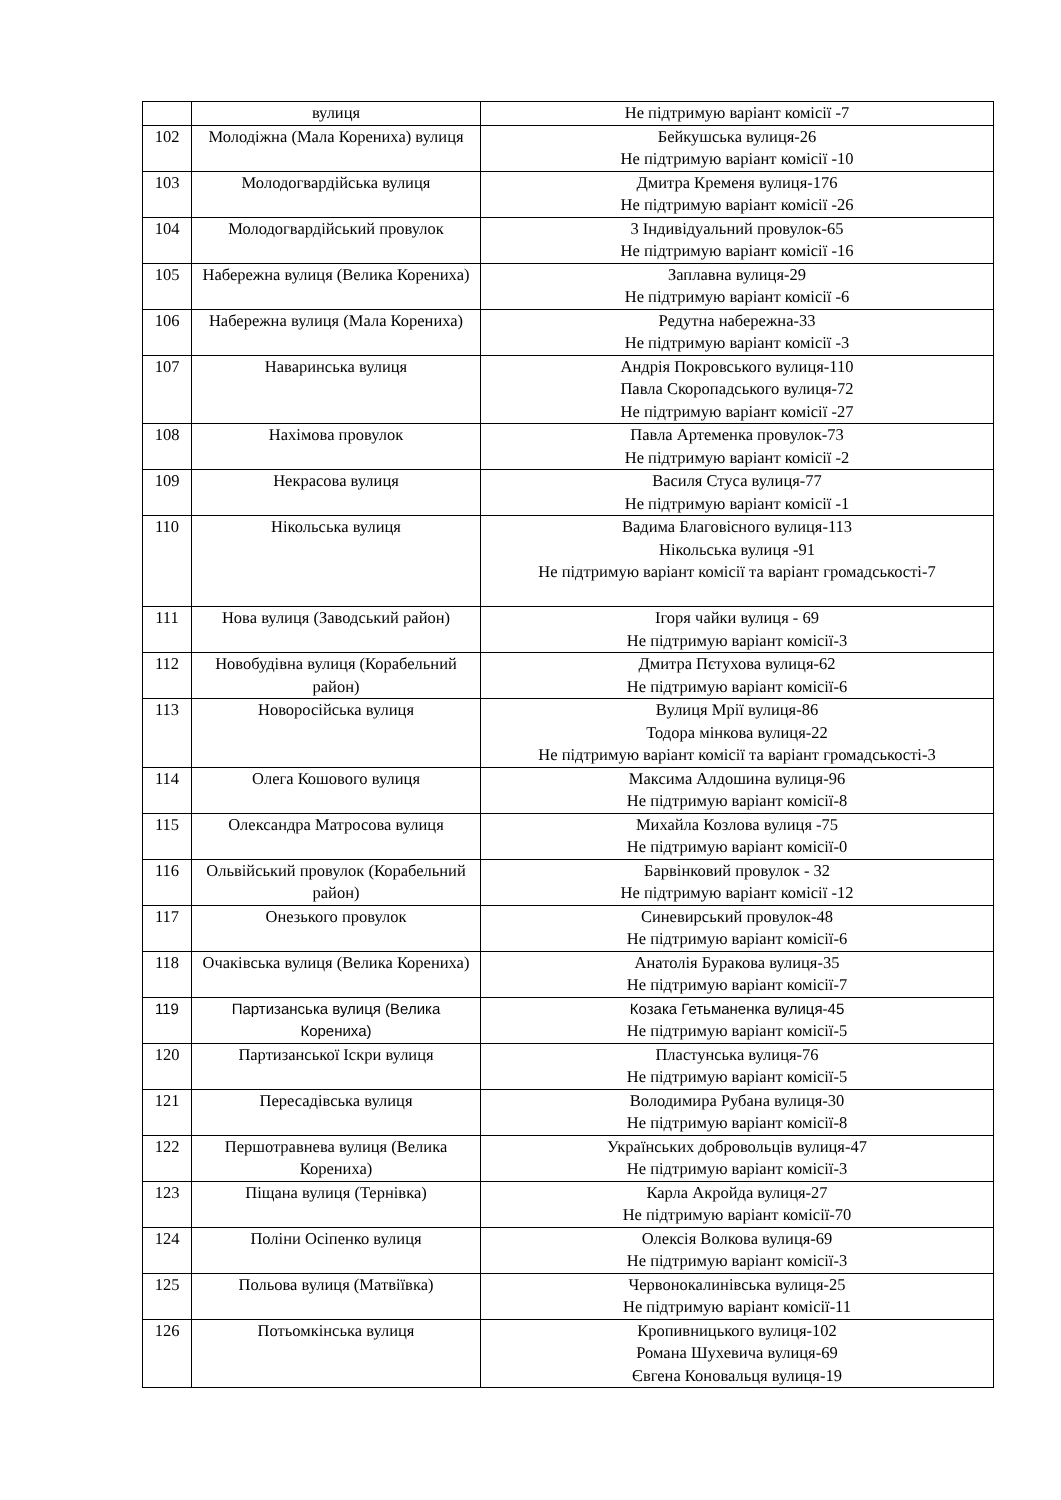| | вулиця | Не підтримую варіант комісії -7 |
| 102 | Молодіжна (Мала Корениха) вулиця | Бейкушська вулиця-26 Не підтримую варіант комісії -10 |
| 103 | Молодогвардійська вулиця | Дмитра Кременя вулиця-176 Не підтримую варіант комісії -26 |
| 104 | Молодогвардійський провулок | 3 Індивідуальний провулок-65 Не підтримую варіант комісії -16 |
| 105 | Набережна вулиця (Велика Корениха) | Заплавна вулиця-29 Не підтримую варіант комісії -6 |
| 106 | Набережна вулиця (Мала Корениха) | Редутна набережна-33 Не підтримую варіант комісії -3 |
| 107 | Наваринська вулиця | Андрія Покровського вулиця-110 Павла Скоропадського вулиця-72 Не підтримую варіант комісії -27 |
| 108 | Нахімова провулок | Павла Артеменка провулок-73 Не підтримую варіант комісії -2 |
| 109 | Некрасова вулиця | Василя Стуса вулиця-77 Не підтримую варіант комісії -1 |
| 110 | Нікольська вулиця | Вадима Благовісного вулиця-113 Нікольська вулиця -91 Не підтримую варіант комісії та варіант громадськості-7 |
| 111 | Нова вулиця (Заводський район) | Ігоря чайки вулиця - 69 Не підтримую варіант комісії-3 |
| 112 | Новобудівна вулиця (Корабельний район) | Дмитра Пєтухова вулиця-62 Не підтримую варіант комісії-6 |
| 113 | Новоросійська вулиця | Вулиця Мрії вулиця-86 Тодора мінкова вулиця-22 Не підтримую варіант комісії та варіант громадськості-3 |
| 114 | Олега Кошового вулиця | Максима Алдошина вулиця-96 Не підтримую варіант комісії-8 |
| 115 | Олександра Матросова вулиця | Михайла Козлова вулиця -75 Не підтримую варіант комісії-0 |
| 116 | Ольвійський провулок (Корабельний район) | Барвінковий провулок - 32 Не підтримую варіант комісії -12 |
| 117 | Онезького провулок | Синевирський провулок-48 Не підтримую варіант комісії-6 |
| 118 | Очаківська вулиця (Велика Корениха) | Анатолія Буракова вулиця-35 Не підтримую варіант комісії-7 |
| 119 | Партизанська вулиця (Велика Корениха) | Козака Гетьманенка вулиця-45 Не підтримую варіант комісії-5 |
| 120 | Партизанської Іскри вулиця | Пластунська вулиця-76 Не підтримую варіант комісії-5 |
| 121 | Пересадівська вулиця | Володимира Рубана вулиця-30 Не підтримую варіант комісії-8 |
| 122 | Першотравнева вулиця (Велика Корениха) | Українських добровольців вулиця-47 Не підтримую варіант комісії-3 |
| 123 | Піщана вулиця (Тернівка) | Карла Акройда вулиця-27 Не підтримую варіант комісії-70 |
| 124 | Поліни Осіпенко вулиця | Олексія Волкова вулиця-69 Не підтримую варіант комісії-3 |
| 125 | Польова вулиця (Матвіївка) | Червонокалинівська вулиця-25 Не підтримую варіант комісії-11 |
| 126 | Потьомкінська вулиця | Кропивницького вулиця-102 Романа Шухевича вулиця-69 Євгена Коновальця вулиця-19 |